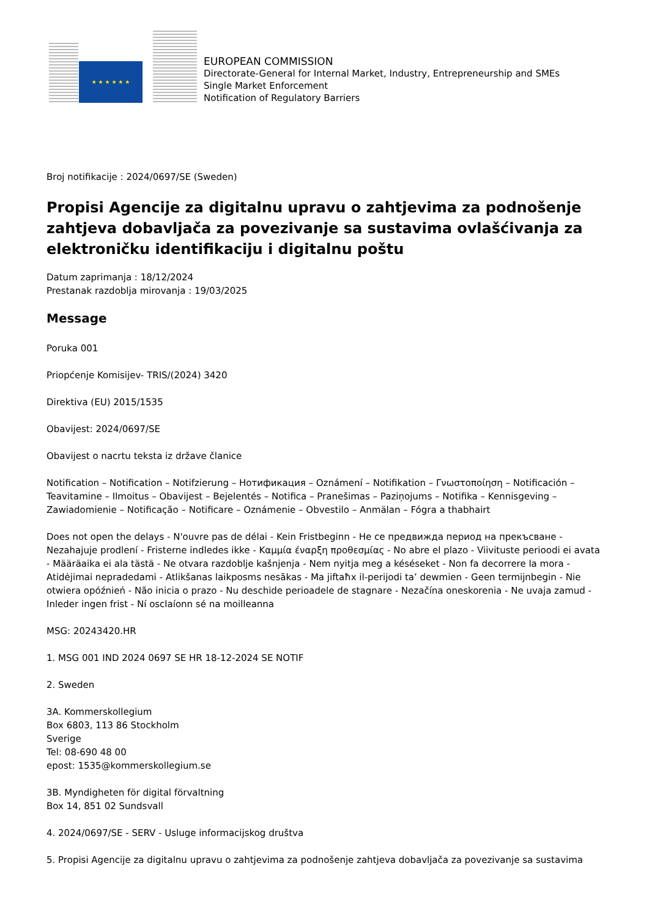★ ★ ★ ★ ★ ★
EUROPEAN COMMISSION
Directorate-General for Internal Market, Industry, Entrepreneurship and SMEs
Single Market Enforcement
Notification of Regulatory Barriers
Broj notifikacije : 2024/0697/SE (Sweden)
Propisi Agencije za digitalnu upravu o zahtjevima za podnošenje zahtjeva dobavljača za povezivanje sa sustavima ovlašćivanja za elektroničku identifikaciju i digitalnu poštu
Datum zaprimanja : 18/12/2024
Prestanak razdoblja mirovanja : 19/03/2025
Message
Poruka 001
Priopćenje Komisijev- TRIS/(2024) 3420
Direktiva (EU) 2015/1535
Obavijest: 2024/0697/SE
Obavijest o nacrtu teksta iz države članice
Notification – Notification – Notifzierung – Нотификация – Oznámení – Notifikation – Γνωστοποίηση – Notificación – Teavitamine – Ilmoitus – Obavijest – Bejelentés – Notifica – Pranešimas – Paziņojums – Notifika – Kennisgeving – Zawiadomienie – Notificação – Notificare – Oznámenie – Obvestilo – Anmälan – Fógra a thabhairt
Does not open the delays - N'ouvre pas de délai - Kein Fristbeginn - Не се предвижда период на прекъсване - Nezahajuje prodlení - Fristerne indledes ikke - Καμμία έναρξη προθεσμίας - No abre el plazo - Viivituste perioodi ei avata - Määräaika ei ala tästä - Ne otvara razdoblje kašnjenja - Nem nyitja meg a késéseket - Non fa decorrere la mora - Atidėjimai nepradedami - Atlikšanas laikposms nesākas - Ma jiftaħx il-perijodi ta’ dewmien - Geen termijnbegin - Nie otwiera opóźnień - Não inicia o prazo - Nu deschide perioadele de stagnare - Nezačína oneskorenia - Ne uvaja zamud - Inleder ingen frist - Ní osclaíonn sé na moilleanna
MSG: 20243420.HR
1. MSG 001 IND 2024 0697 SE HR 18-12-2024 SE NOTIF
2. Sweden
3A. Kommerskollegium
Box 6803, 113 86 Stockholm
Sverige
Tel: 08-690 48 00
epost: 1535@kommerskollegium.se
3B. Myndigheten för digital förvaltning
Box 14, 851 02 Sundsvall
4. 2024/0697/SE - SERV - Usluge informacijskog društva
5. Propisi Agencije za digitalnu upravu o zahtjevima za podnošenje zahtjeva dobavljača za povezivanje sa sustavima